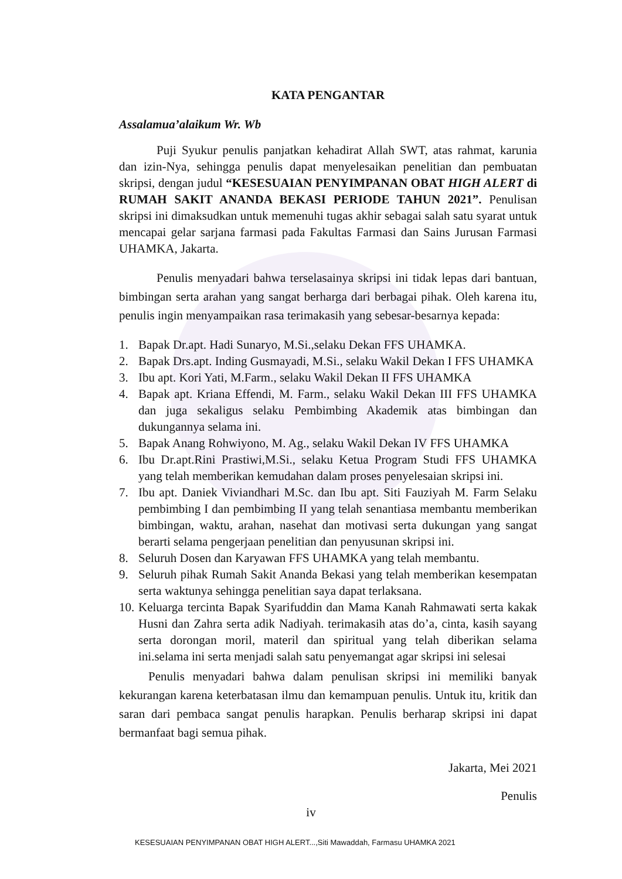KATA PENGANTAR
Assalamua’alaikum Wr. Wb
Puji Syukur penulis panjatkan kehadirat Allah SWT, atas rahmat, karunia dan izin-Nya, sehingga penulis dapat menyelesaikan penelitian dan pembuatan skripsi, dengan judul “KESESUAIAN PENYIMPANAN OBAT HIGH ALERT di RUMAH SAKIT ANANDA BEKASI PERIODE TAHUN 2021”. Penulisan skripsi ini dimaksudkan untuk memenuhi tugas akhir sebagai salah satu syarat untuk mencapai gelar sarjana farmasi pada Fakultas Farmasi dan Sains Jurusan Farmasi UHAMKA, Jakarta.
Penulis menyadari bahwa terselasainya skripsi ini tidak lepas dari bantuan, bimbingan serta arahan yang sangat berharga dari berbagai pihak. Oleh karena itu, penulis ingin menyampaikan rasa terimakasih yang sebesar-besarnya kepada:
1. Bapak Dr.apt. Hadi Sunaryo, M.Si.,selaku Dekan FFS UHAMKA.
2. Bapak Drs.apt. Inding Gusmayadi, M.Si., selaku Wakil Dekan I FFS UHAMKA
3. Ibu apt. Kori Yati, M.Farm., selaku Wakil Dekan II FFS UHAMKA
4. Bapak apt. Kriana Effendi, M. Farm., selaku Wakil Dekan III FFS UHAMKA dan juga sekaligus selaku Pembimbing Akademik atas bimbingan dan dukungannya selama ini.
5. Bapak Anang Rohwiyono, M. Ag., selaku Wakil Dekan IV FFS UHAMKA
6. Ibu Dr.apt.Rini Prastiwi,M.Si., selaku Ketua Program Studi FFS UHAMKA yang telah memberikan kemudahan dalam proses penyelesaian skripsi ini.
7. Ibu apt. Daniek Viviandhari M.Sc. dan Ibu apt. Siti Fauziyah M. Farm Selaku pembimbing I dan pembimbing II yang telah senantiasa membantu memberikan bimbingan, waktu, arahan, nasehat dan motivasi serta dukungan yang sangat berarti selama pengerjaan penelitian dan penyusunan skripsi ini.
8. Seluruh Dosen dan Karyawan FFS UHAMKA yang telah membantu.
9. Seluruh pihak Rumah Sakit Ananda Bekasi yang telah memberikan kesempatan serta waktunya sehingga penelitian saya dapat terlaksana.
10. Keluarga tercinta Bapak Syarifuddin dan Mama Kanah Rahmawati serta kakak Husni dan Zahra serta adik Nadiyah. terimakasih atas do’a, cinta, kasih sayang serta dorongan moril, materil dan spiritual yang telah diberikan selama ini.selama ini serta menjadi salah satu penyemangat agar skripsi ini selesai
Penulis menyadari bahwa dalam penulisan skripsi ini memiliki banyak kekurangan karena keterbatasan ilmu dan kemampuan penulis. Untuk itu, kritik dan saran dari pembaca sangat penulis harapkan. Penulis berharap skripsi ini dapat bermanfaat bagi semua pihak.
Jakarta, Mei 2021
Penulis
iv
KESESUAIAN PENYIMPANAN OBAT HIGH ALERT...,Siti Mawaddah, Farmasu UHAMKA 2021